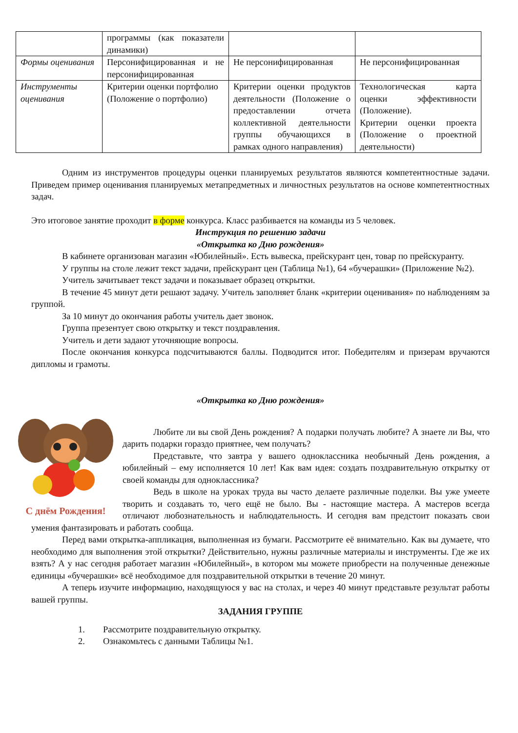| | программы (как показатели динамики) | | |
| Формы оценивания | Персонифицированная и не персонифицированная | Не персонифицированная | Не персонифицированная |
| Инструменты оценивания | Критерии оценки портфолио (Положение о портфолио) | Критерии оценки продуктов деятельности (Положение о предоставлении отчета коллективной деятельности группы обучающихся в рамках одного направления) | Технологическая карта оценки эффективности (Положение). Критерии оценки проекта (Положение о проектной деятельности) |
Одним из инструментов процедуры оценки планируемых результатов являются компетентностные задачи. Приведем пример оценивания планируемых метапредметных и личностных результатов на основе компетентностных задач.
Это итоговое занятие проходит в форме конкурса. Класс разбивается на команды из 5 человек.
Инструкция по решению задачи
«Открытка ко Дню рождения»
В кабинете организован магазин «Юбилейный». Есть вывеска, прейскурант цен, товар по прейскуранту.
У группы на столе лежит текст задачи, прейскурант цен (Таблица №1), 64 «бучерашки» (Приложение №2).
Учитель зачитывает текст задачи и показывает образец открытки.
В течение 45 минут дети решают задачу. Учитель заполняет бланк «критерии оценивания» по наблюдениям за группой.
За 10 минут до окончания работы учитель дает звонок.
Группа презентует свою открытку и текст поздравления.
Учитель и дети задают уточняющие вопросы.
После окончания конкурса подсчитываются баллы. Подводится итог. Победителям и призерам вручаются дипломы и грамоты.
«Открытка ко Дню рождения»
С днём Рождения!
Любите ли вы свой День рождения? А подарки получать любите? А знаете ли Вы, что дарить подарки гораздо приятнее, чем получать?
Представьте, что завтра у вашего одноклассника необычный День рождения, а юбилейный – ему исполняется 10 лет! Как вам идея: создать поздравительную открытку от своей команды для одноклассника?
Ведь в школе на уроках труда вы часто делаете различные поделки. Вы уже умеете творить и создавать то, чего ещё не было. Вы - настоящие мастера. А мастеров всегда отличают любознательность и наблюдательность. И сегодня вам предстоит показать свои умения фантазировать и работать сообща.
Перед вами открытка-аппликация, выполненная из бумаги. Рассмотрите её внимательно. Как вы думаете, что необходимо для выполнения этой открытки? Действительно, нужны различные материалы и инструменты. Где же их взять? А у нас сегодня работает магазин «Юбилейный», в котором мы можете приобрести на полученные денежные единицы «бучерашки» всё необходимое для поздравительной открытки в течение 20 минут.
А теперь изучите информацию, находящуюся у вас на столах, и через 40 минут представьте результат работы вашей группы.
ЗАДАНИЯ ГРУППЕ
1. Рассмотрите поздравительную открытку.
2. Ознакомьтесь с данными Таблицы №1.